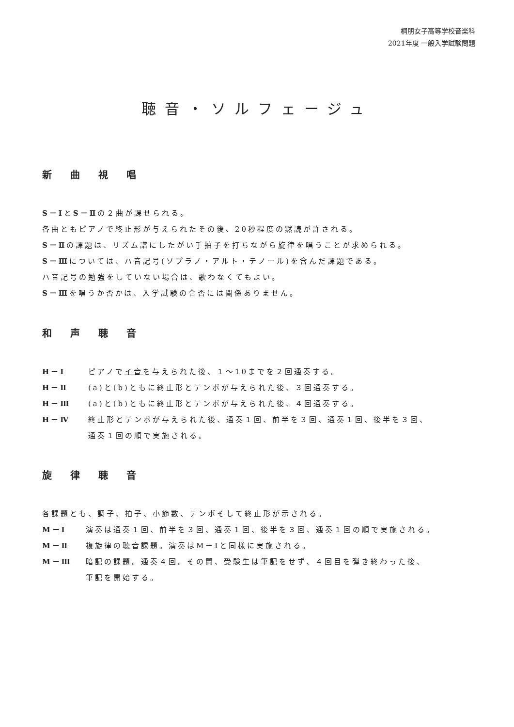桐朋女子高等学校音楽科
2021年度 一般入学試験問題
聴音・ソルフェージュ
新曲視唱
S－ⅠとS－Ⅱの２曲が課せられる。
各曲ともピアノで終止形が与えられたその後、20秒程度の黙読が許される。
S－Ⅱの課題は、リズム譜にしたがい手拍子を打ちながら旋律を唱うことが求められる。
S－Ⅲについては、ハ音記号(ソプラノ・アルト・テノール)を含んだ課題である。
ハ音記号の勉強をしていない場合は、歌わなくてもよい。
S－Ⅲを唱うか否かは、入学試験の合否には関係ありません。
和声聴音
H－Ⅰ ピアノでイ音を与えられた後、１～10までを２回通奏する。
H－Ⅱ (a)と(b)ともに終止形とテンポが与えられた後、３回通奏する。
H－Ⅲ (a)と(b)ともに終止形とテンポが与えられた後、４回通奏する。
H－Ⅳ 終止形とテンポが与えられた後、通奏１回、前半を３回、通奏１回、後半を３回、
通奏１回の順で実施される。
旋律聴音
各課題とも、調子、拍子、小節数、テンポそして終止形が示される。
M－Ⅰ 演奏は通奏１回、前半を３回、通奏１回、後半を３回、通奏１回の順で実施される。
M－Ⅱ 複旋律の聴音課題。演奏はM－Ⅰと同様に実施される。
M－Ⅲ 暗記の課題。通奏４回。その間、受験生は筆記をせず、４回目を弾き終わった後、
筆記を開始する。